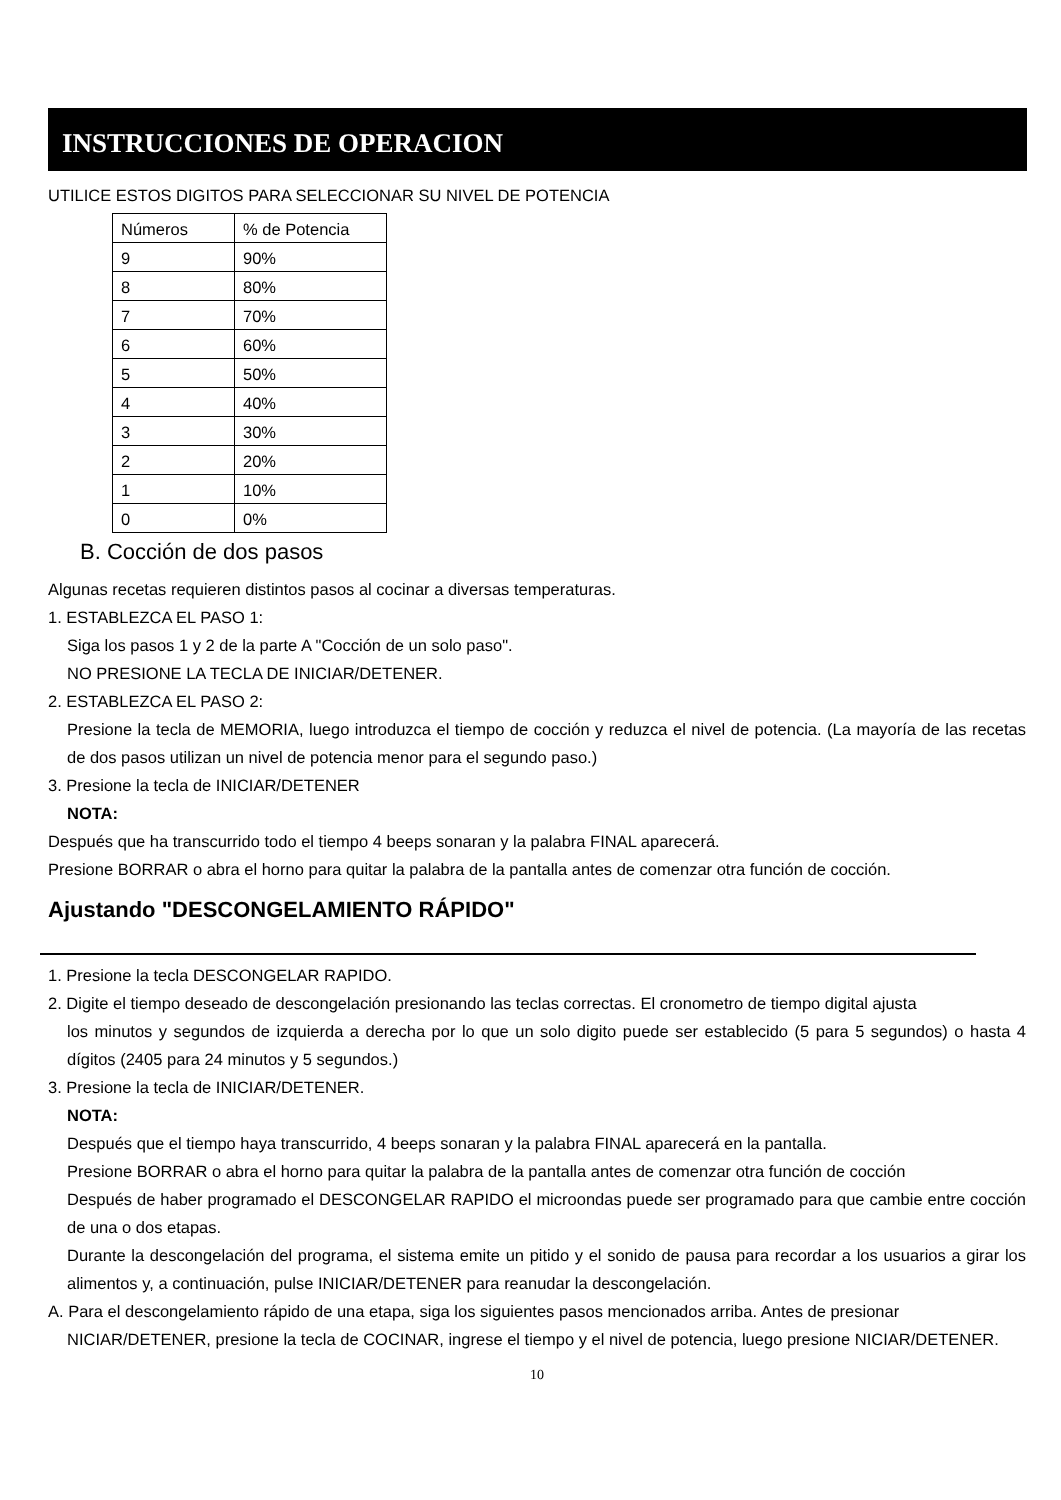INSTRUCCIONES DE OPERACION
UTILICE ESTOS DIGITOS PARA SELECCIONAR SU NIVEL DE POTENCIA
| Números | % de Potencia |
| --- | --- |
| 9 | 90% |
| 8 | 80% |
| 7 | 70% |
| 6 | 60% |
| 5 | 50% |
| 4 | 40% |
| 3 | 30% |
| 2 | 20% |
| 1 | 10% |
| 0 | 0% |
B. Cocción de dos pasos
Algunas recetas requieren distintos pasos al cocinar a diversas temperaturas.
1. ESTABLEZCA EL PASO 1:
Siga los pasos 1 y 2 de la parte A "Cocción de un solo paso".
NO PRESIONE LA TECLA DE INICIAR/DETENER.
2. ESTABLEZCA EL PASO 2:
Presione la tecla de MEMORIA, luego introduzca el tiempo de cocción y reduzca el nivel de potencia. (La mayoría de las recetas de dos pasos utilizan un nivel de potencia menor para el segundo paso.)
3. Presione la tecla de INICIAR/DETENER
NOTA:
Después que ha transcurrido todo el tiempo 4 beeps sonaran y la palabra FINAL aparecerá.
Presione BORRAR o abra el horno para quitar la palabra de la pantalla antes de comenzar otra función de cocción.
Ajustando "DESCONGELAMIENTO RÁPIDO"
1. Presione la tecla DESCONGELAR RAPIDO.
2. Digite el tiempo deseado de descongelación presionando las teclas correctas. El cronometro de tiempo digital ajusta
los minutos y segundos de izquierda a derecha por lo que un solo digito puede ser establecido (5 para 5 segundos) o hasta 4 dígitos (2405 para 24 minutos y 5 segundos.)
3. Presione la tecla de INICIAR/DETENER.
NOTA:
Después que el tiempo haya transcurrido, 4 beeps sonaran y la palabra FINAL aparecerá en la pantalla.
Presione BORRAR o abra el horno para quitar la palabra de la pantalla antes de comenzar otra función de cocción
Después de haber programado el DESCONGELAR RAPIDO el microondas puede ser programado para que cambie entre cocción de una o dos etapas.
Durante la descongelación del programa, el sistema emite un pitido y el sonido de pausa para recordar a los usuarios a girar los alimentos y, a continuación, pulse INICIAR/DETENER para reanudar la descongelación.
A. Para el descongelamiento rápido de una etapa, siga los siguientes pasos mencionados arriba. Antes de presionar
NICIAR/DETENER, presione la tecla de COCINAR, ingrese el tiempo y el nivel de potencia, luego presione NICIAR/DETENER.
10